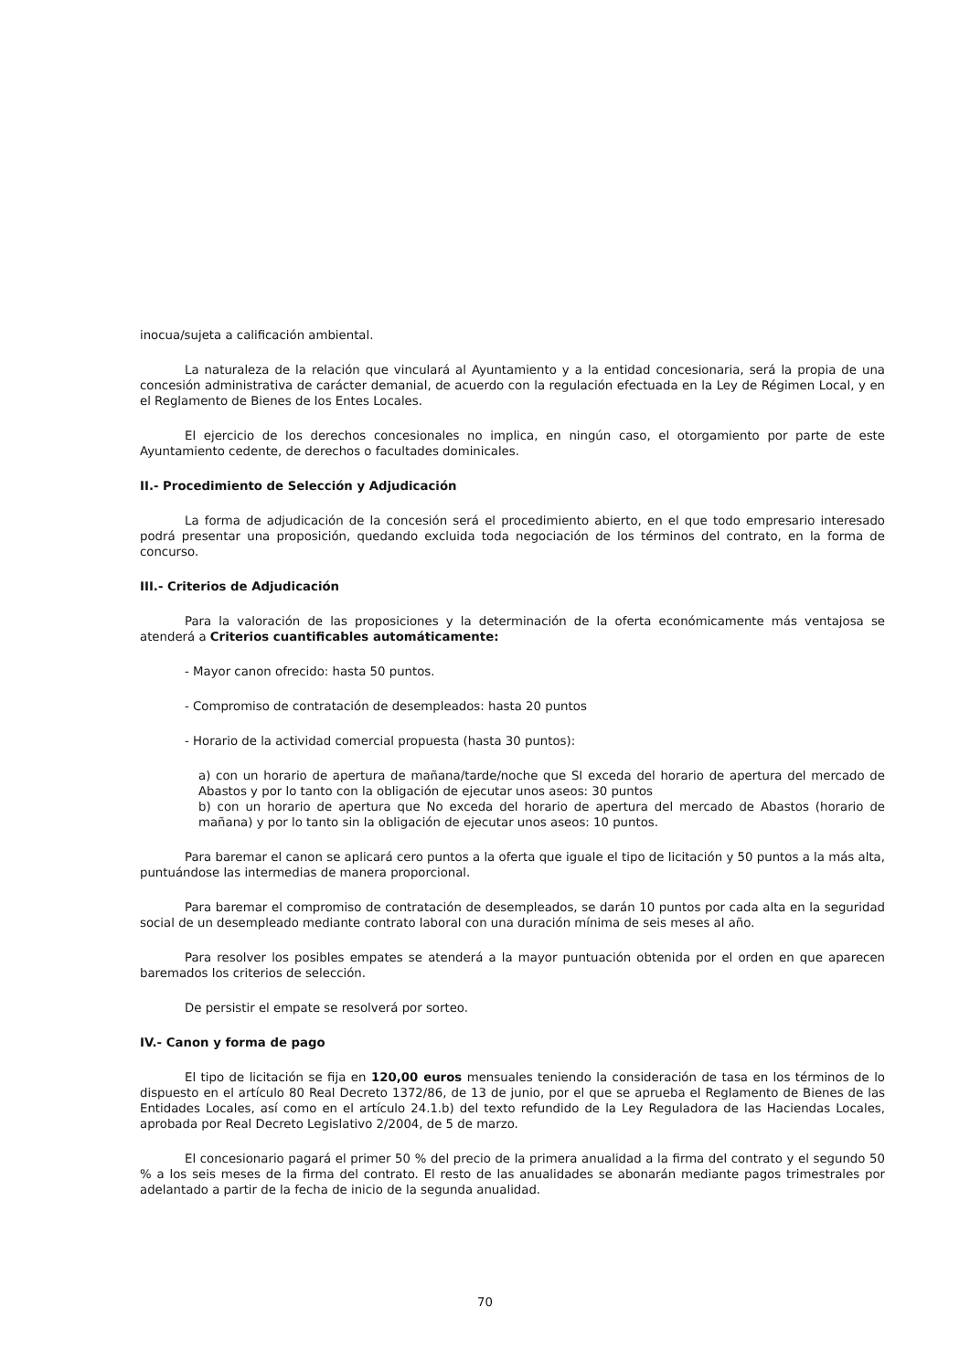inocua/sujeta a calificación ambiental.
La naturaleza de la relación que vinculará al Ayuntamiento y a la entidad concesionaria, será la propia de una concesión administrativa de carácter demanial, de acuerdo con la regulación efectuada en la Ley de Régimen Local, y en el Reglamento de Bienes de los Entes Locales.
El ejercicio de los derechos concesionales no implica, en ningún caso, el otorgamiento por parte de este Ayuntamiento cedente, de derechos o facultades dominicales.
II.- Procedimiento de Selección y Adjudicación
La forma de adjudicación de la concesión será el procedimiento abierto, en el que todo empresario interesado podrá presentar una proposición, quedando excluida toda negociación de los términos del contrato, en la forma de concurso.
III.- Criterios de Adjudicación
Para la valoración de las proposiciones y la determinación de la oferta económicamente más ventajosa se atenderá a Criterios cuantificables automáticamente:
- Mayor canon ofrecido: hasta 50 puntos.
- Compromiso de contratación de desempleados: hasta 20 puntos
- Horario de la actividad comercial propuesta (hasta 30 puntos):
a) con un horario de apertura de mañana/tarde/noche que SI exceda del horario de apertura del mercado de Abastos y por lo tanto con la obligación de ejecutar unos aseos: 30 puntos
b) con un horario de apertura que No exceda del horario de apertura del mercado de Abastos (horario de mañana) y por lo tanto sin la obligación de ejecutar unos aseos: 10 puntos.
Para baremar el canon se aplicará cero puntos a la oferta que iguale el tipo de licitación y 50 puntos a la más alta, puntuándose las intermedias de manera proporcional.
Para baremar el compromiso de contratación de desempleados, se darán 10 puntos por cada alta en la seguridad social de un desempleado mediante contrato laboral con una duración mínima de seis meses al año.
Para resolver los posibles empates se atenderá a la mayor puntuación obtenida por el orden en que aparecen baremados los criterios de selección.
De persistir el empate se resolverá por sorteo.
IV.- Canon y forma de pago
El tipo de licitación se fija en 120,00 euros mensuales teniendo la consideración de tasa en los términos de lo dispuesto en el artículo 80 Real Decreto 1372/86, de 13 de junio, por el que se aprueba el Reglamento de Bienes de las Entidades Locales, así como en el artículo 24.1.b) del texto refundido de la Ley Reguladora de las Haciendas Locales, aprobada por Real Decreto Legislativo 2/2004, de 5 de marzo.
El concesionario pagará el primer 50 % del precio de la primera anualidad a la firma del contrato y el segundo 50 % a los seis meses de la firma del contrato. El resto de las anualidades se abonarán mediante pagos trimestrales por adelantado a partir de la fecha de inicio de la segunda anualidad.
70